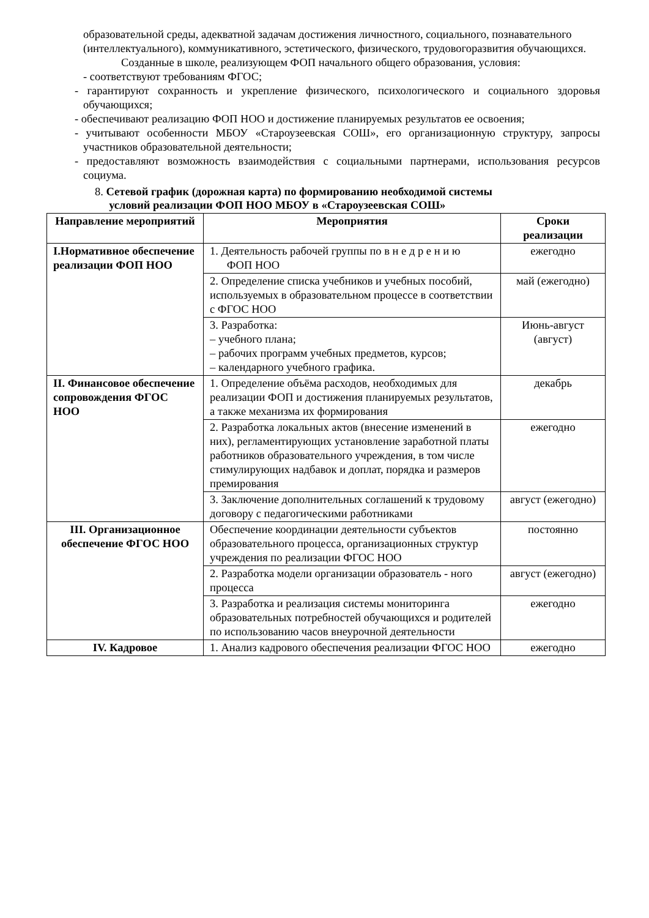образовательной среды, адекватной задачам достижения личностного, социального, познавательного
(интеллектуального), коммуникативного, эстетического, физического, трудовогоразвития обучающихся.
Созданные в школе, реализующем ФОП начального общего образования, условия:
- соответствуют требованиям ФГОС;
- гарантируют сохранность и укрепление физического, психологического и социального здоровья обучающихся;
- обеспечивают реализацию ФОП НОО и достижение планируемых результатов ее освоения;
- учитывают особенности МБОУ «Староузеевская СОШ», его организационную структуру, запросы участников образовательной деятельности;
- предоставляют возможность взаимодействия с социальными партнерами, использования ресурсов социума.
8. Сетевой график (дорожная карта) по формированию необходимой системы
условий реализации ФОП НОО МБОУ в «Староузеевская СОШ»
| Направление мероприятий | Мероприятия | Сроки реализации |
| --- | --- | --- |
| I.Нормативное обеспечение реализации ФОП НОО | 1. Деятельность рабочей группы по в н е д р е н и ю ФОП НОО | ежегодно |
| | 2. Определение списка учебников и учебных пособий, используемых в образовательном процессе в соответствии с ФГОС НОО | май (ежегодно) |
| | 3. Разработка: – учебного плана; – рабочих программ учебных предметов, курсов; – календарного учебного графика. | Июнь-август (август) |
| II. Финансовое обеспечение сопровождения ФГОС НОО | 1. Определение объёма расходов, необходимых для реализации ФОП и достижения планируемых результатов, а также механизма их формирования | декабрь |
| | 2. Разработка локальных актов (внесение изменений в них), регламентирующих установление заработной платы работников образовательного учреждения, в том числе стимулирующих надбавок и доплат, порядка и размеров премирования | ежегодно |
| | 3. Заключение дополнительных соглашений к трудовому договору с педагогическими работниками | август (ежегодно) |
| III. Организационное обеспечение ФГОС НОО | Обеспечение координации деятельности субъектов образовательного процесса, организационных структур учреждения по реализации ФГОС НОО | постоянно |
| | 2. Разработка модели организации образователь - ного процесса | август (ежегодно) |
| | 3. Разработка и реализация системы мониторинга образовательных потребностей обучающихся и родителей по использованию часов внеурочной деятельности | ежегодно |
| IV. Кадровое | 1. Анализ кадрового обеспечения реализации ФГОС НОО | ежегодно |